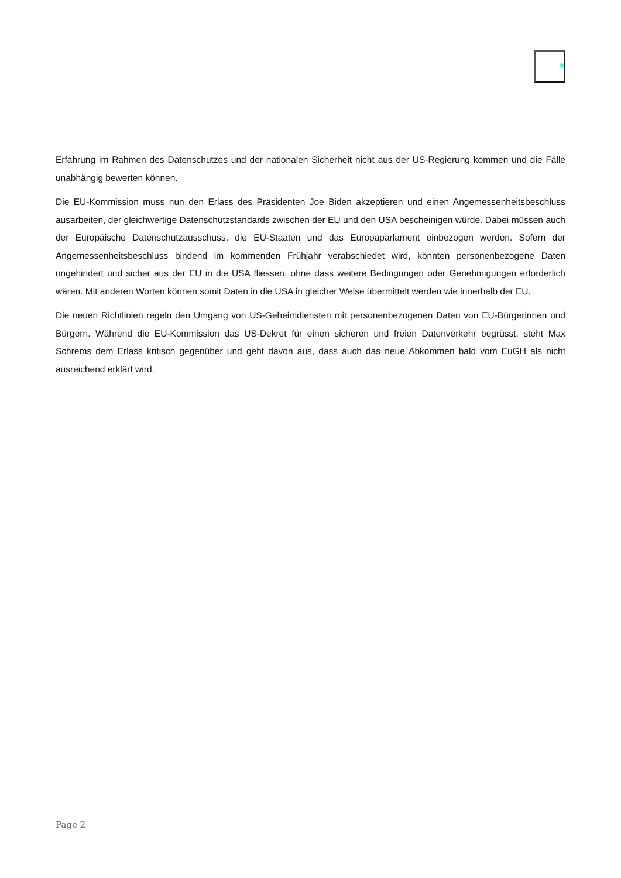Erfahrung im Rahmen des Datenschutzes und der nationalen Sicherheit nicht aus der US-Regierung kommen und die Fälle unabhängig bewerten können.
Die EU-Kommission muss nun den Erlass des Präsidenten Joe Biden akzeptieren und einen Angemessenheitsbeschluss ausarbeiten, der gleichwertige Datenschutzstandards zwischen der EU und den USA bescheinigen würde. Dabei müssen auch der Europäische Datenschutzausschuss, die EU-Staaten und das Europaparlament einbezogen werden. Sofern der Angemessenheitsbeschluss bindend im kommenden Frühjahr verabschiedet wird, könnten personenbezogene Daten ungehindert und sicher aus der EU in die USA fliessen, ohne dass weitere Bedingungen oder Genehmigungen erforderlich wären. Mit anderen Worten können somit Daten in die USA in gleicher Weise übermittelt werden wie innerhalb der EU.
Die neuen Richtlinien regeln den Umgang von US-Geheimdiensten mit personenbezogenen Daten von EU-Bürgerinnen und Bürgern. Während die EU-Kommission das US-Dekret für einen sicheren und freien Datenverkehr begrüsst, steht Max Schrems dem Erlass kritisch gegenüber und geht davon aus, dass auch das neue Abkommen bald vom EuGH als nicht ausreichend erklärt wird.
Page 2